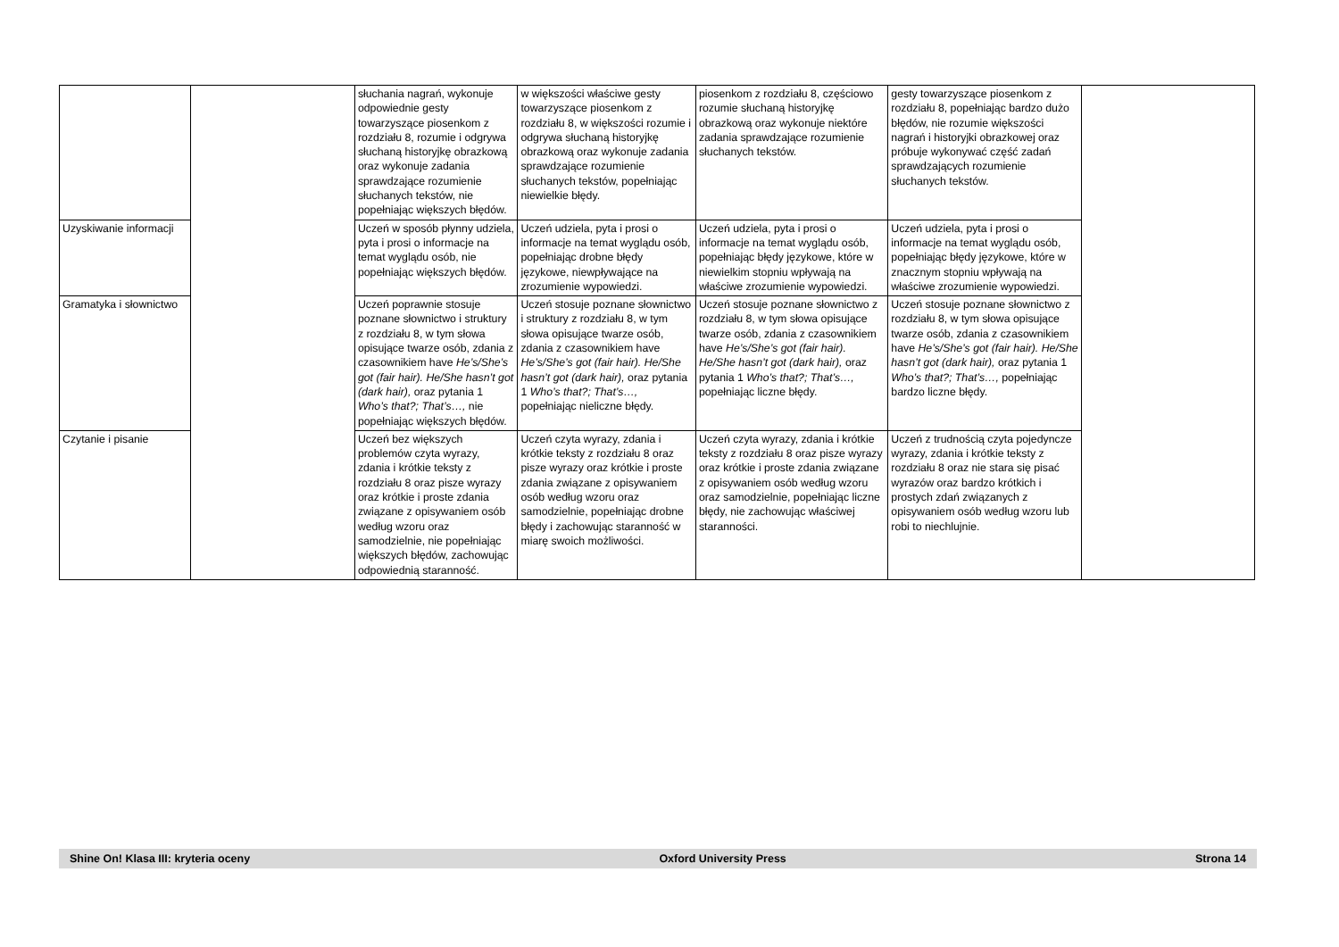| | | słuchania nagrań, wykonuje odpowiednie gesty towarzyszące piosenkom z rozdziału 8, rozumie i odgrywa słuchaną historyjkę obrazkową oraz wykonuje zadania sprawdzające rozumienie słuchanych tekstów, nie popełniając większych błędów. | w większości właściwe gesty towarzyszące piosenkom z rozdziału 8, w większości rozumie i odgrywa słuchaną historyjkę obrazkową oraz wykonuje zadania sprawdzające rozumienie słuchanych tekstów, popełniając niewielkie błędy. | piosenkom z rozdziału 8, częściowo rozumie słuchaną historyjkę obrazkową oraz wykonuje niektóre zadania sprawdzające rozumienie słuchanych tekstów. | gesty towarzyszące piosenkom z rozdziału 8, popełniając bardzo dużo błędów, nie rozumie większości nagrań i historyjki obrazkowej oraz próbuje wykonywać część zadań sprawdzających rozumienie słuchanych tekstów. | |
| Uzyskiwanie informacji | | Uczeń w sposób płynny udziela, pyta i prosi o informacje na temat wyglądu osób, nie popełniając większych błędów. | Uczeń udziela, pyta i prosi o informacje na temat wyglądu osób, popełniając drobne błędy językowe, niewpływające na zrozumienie wypowiedzi. | Uczeń udziela, pyta i prosi o informacje na temat wyglądu osób, popełniając błędy językowe, które w niewielkim stopniu wpływają na właściwe zrozumienie wypowiedzi. | Uczeń udziela, pyta i prosi o informacje na temat wyglądu osób, popełniając błędy językowe, które w znacznym stopniu wpływają na właściwe zrozumienie wypowiedzi. | |
| Gramatyka i słownictwo | | Uczeń poprawnie stosuje poznane słownictwo i struktury z rozdziału 8, w tym słowa opisujące twarze osób, zdania z czasownikiem have He’s/She’s got (fair hair). He/She hasn’t got (dark hair), oraz pytania 1 Who’s that?; That’s…, nie popełniając większych błędów. | Uczeń stosuje poznane słownictwo i struktury z rozdziału 8, w tym słowa opisujące twarze osób, zdania z czasownikiem have He’s/She’s got (fair hair). He/She hasn’t got (dark hair), oraz pytania 1 Who’s that?; That’s…, popełniając nieliczne błędy. | Uczeń stosuje poznane słownictwo z rozdziału 8, w tym słowa opisujące twarze osób, zdania z czasownikiem have He’s/She’s got (fair hair). He/She hasn’t got (dark hair), oraz pytania 1 Who’s that?; That’s…, popełniając liczne błędy. | Uczeń stosuje poznane słownictwo z rozdziału 8, w tym słowa opisujące twarze osób, zdania z czasownikiem have He’s/She’s got (fair hair). He/She hasn’t got (dark hair), oraz pytania 1 Who’s that?; That’s…, popełniając bardzo liczne błędy. | |
| Czytanie i pisanie | | Uczeń bez większych problemów czyta wyrazy, zdania i krótkie teksty z rozdziału 8 oraz pisze wyrazy oraz krótkie i proste zdania związane z opisywaniem osób według wzoru oraz samodzielnie, nie popełniając większych błędów, zachowując odpowiednią staranność. | Uczeń czyta wyrazy, zdania i krótkie teksty z rozdziału 8 oraz pisze wyrazy oraz krótkie i proste zdania związane z opisywaniem osób według wzoru oraz samodzielnie, popełniając drobne błędy i zachowując staranność w miarę swoich możliwości. | Uczeń czyta wyrazy, zdania i krótkie teksty z rozdziału 8 oraz pisze wyrazy oraz krótkie i proste zdania związane z opisywaniem osób według wzoru oraz samodzielnie, popełniając liczne błędy, nie zachowując właściwej staranności. | Uczeń z trudnością czyta pojedyncze wyrazy, zdania i krótkie teksty z rozdziału 8 oraz nie stara się pisać wyrazów oraz bardzo krótkich i prostych zdań związanych z opisywaniem osób według wzoru lub robi to niechlujnie. | |
Shine On! Klasa III: kryteria oceny Oxford University Press Strona 14